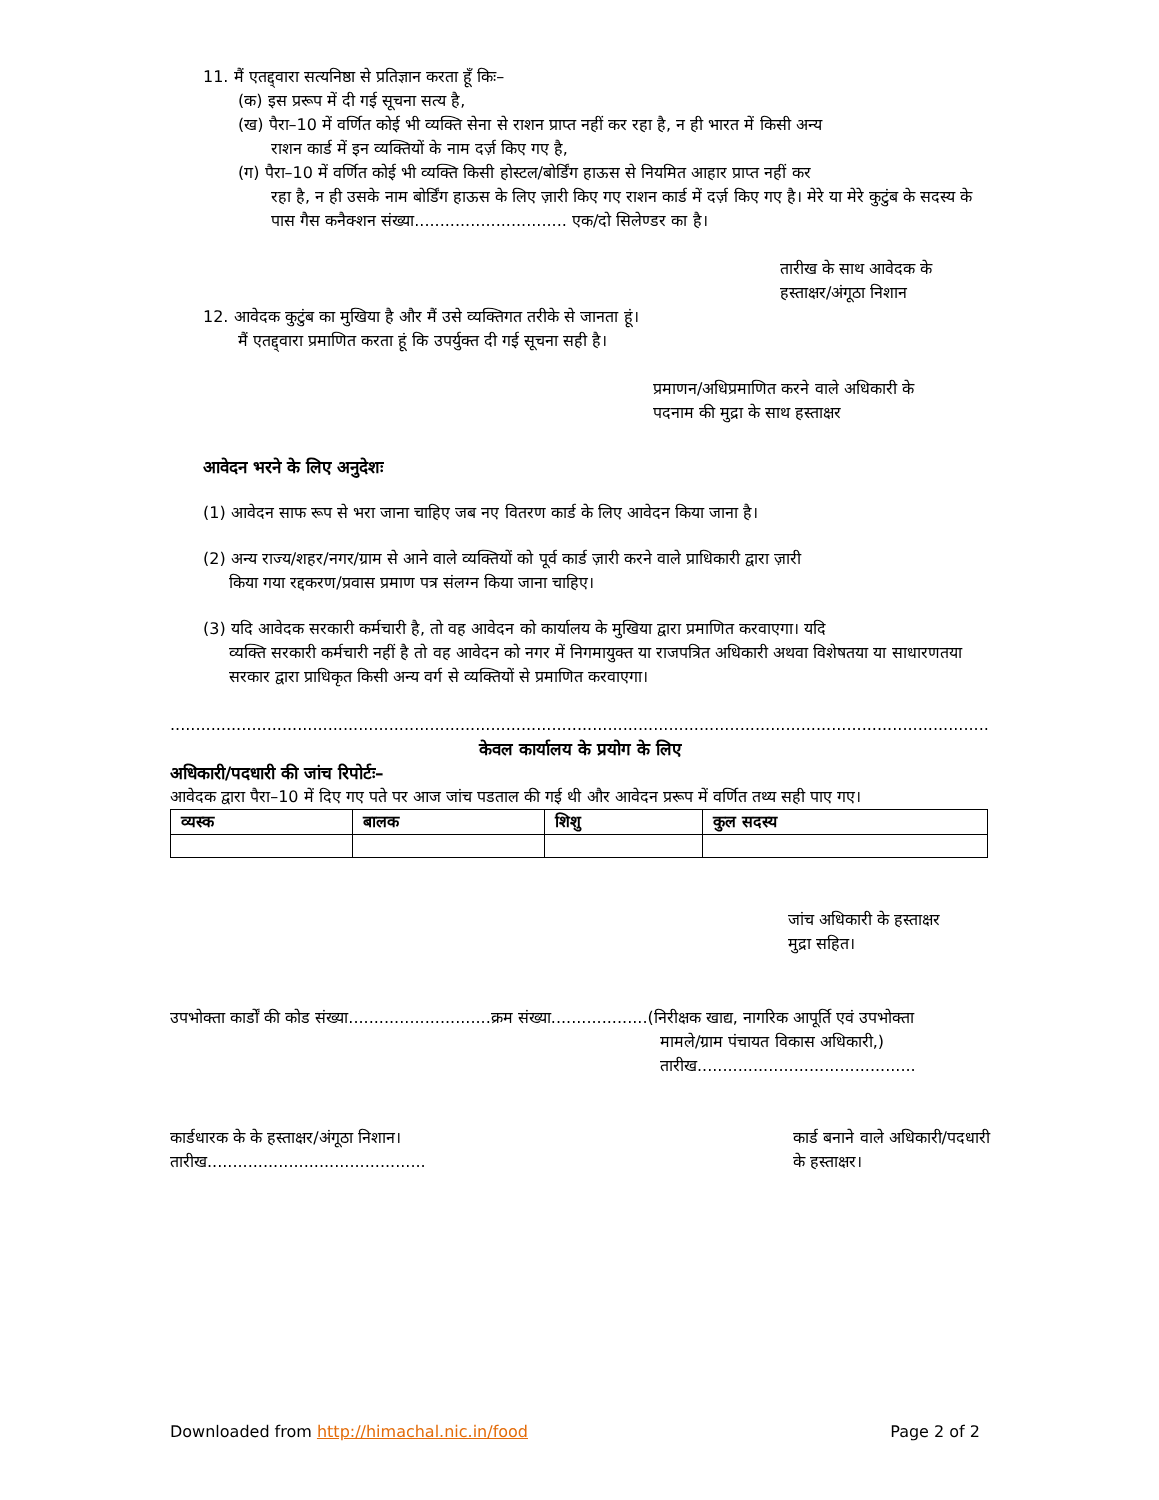11. मैं एतद्द्वारा सत्यनिष्ठा से प्रतिज्ञान करता हूँ किः–
(क) इस प्ररूप में दी गई सूचना सत्य है,
(ख) पैरा–10 में वर्णित कोई भी व्यक्ति सेना से राशन प्राप्त नहीं कर रहा है, न ही भारत में किसी अन्य
राशन कार्ड में इन व्यक्तियों के नाम दर्ज़ किए गए है,
(ग) पैरा–10 में वर्णित कोई भी व्यक्ति किसी होस्टल/बोर्डिंग हाऊस से नियमित आहार प्राप्त नहीं कर
रहा है, न ही उसके नाम बोर्डिंग हाऊस के लिए ज़ारी किए गए राशन कार्ड में दर्ज़ किए गए है। मेरे या मेरे कुटुंब के सदस्य के पास गैस कनैक्शन संख्या.............................. एक/दो सिलेण्डर का है।
तारीख के साथ आवेदक के
हस्ताक्षर/अंगूठा निशान
12. आवेदक कुटुंब का मुखिया है और मैं उसे व्यक्तिगत तरीके से जानता हूं।
मैं एतद्द्वारा प्रमाणित करता हूं कि उपर्युक्त दी गई सूचना सही है।
प्रमाणन/अधिप्रमाणित करने वाले अधिकारी के
पदनाम की मुद्रा के साथ हस्ताक्षर
आवेदन भरने के लिए अनुदेशः
(1) आवेदन साफ रूप से भरा जाना चाहिए जब नए वितरण कार्ड के लिए आवेदन किया जाना है।
(2) अन्य राज्य/शहर/नगर/ग्राम से आने वाले व्यक्तियों को पूर्व कार्ड ज़ारी करने वाले प्राधिकारी द्वारा ज़ारी
किया गया रद्दकरण/प्रवास प्रमाण पत्र संलग्न किया जाना चाहिए।
(3) यदि आवेदक सरकारी कर्मचारी है, तो वह आवेदन को कार्यालय के मुखिया द्वारा प्रमाणित करवाएगा। यदि
व्यक्ति सरकारी कर्मचारी नहीं है तो वह आवेदन को नगर में निगमायुक्त या राजपत्रित अधिकारी अथवा विशेषतया या साधारणतया सरकार द्वारा प्राधिकृत किसी अन्य वर्ग से व्यक्तियों से प्रमाणित करवाएगा।
......................................................................................................................................................................................................
केवल कार्यालय के प्रयोग के लिए
अधिकारी/पदधारी की जांच रिपोर्टः–
आवेदक द्वारा पैरा–10 में दिए गए पते पर आज जांच पडताल की गई थी और आवेदन प्ररूप में वर्णित तथ्य सही पाए गए।
| व्यस्क | बालक | शिशु | कुल सदस्य |
| --- | --- | --- | --- |
जांच अधिकारी के हस्ताक्षर
मुद्रा सहित।
उपभोक्ता कार्डों की कोड संख्या............................क्रम संख्या...................(निरीक्षक खाद्य, नागरिक आपूर्ति एवं उपभोक्ता
मामले/ग्राम पंचायत विकास अधिकारी,)
तारीख...........................................
कार्डधारक के के हस्ताक्षर/अंगूठा निशान।
तारीख...........................................
कार्ड बनाने वाले अधिकारी/पदधारी
के हस्ताक्षर।
Downloaded from http://himachal.nic.in/food Page 2 of 2